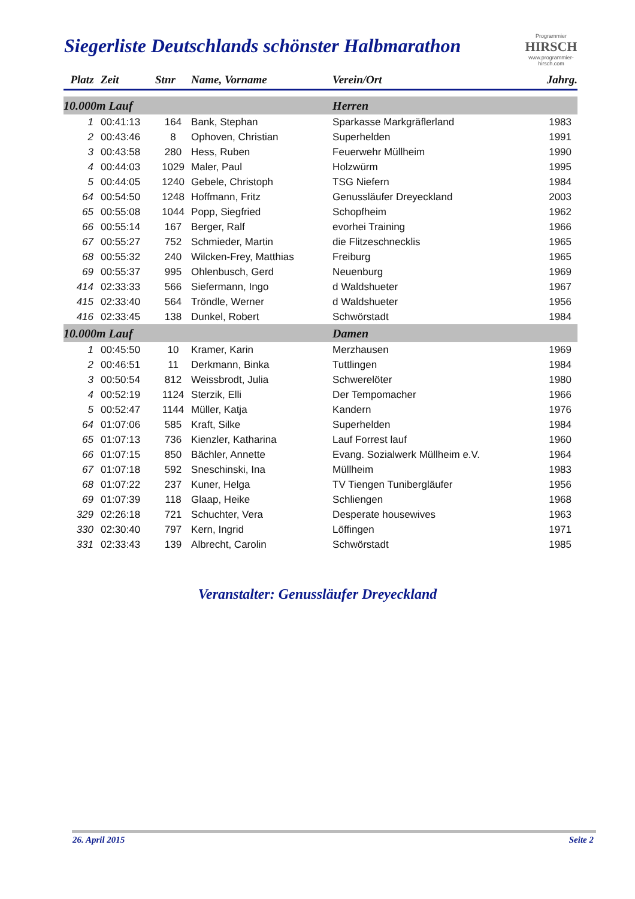Siegerliste Deutschlands schönster Halbmarathon
Programmier
HIRSCH
www.programmier-hirsch.com
| Platz | Zeit | Stnr | Name, Vorname | Verein/Ort | Jahrg. |
| --- | --- | --- | --- | --- | --- |
| 10.000m Lauf | | | | Herren | |
| 1 | 00:41:13 | 164 | Bank, Stephan | Sparkasse Markgräflerland | 1983 |
| 2 | 00:43:46 | 8 | Ophoven, Christian | Superhelden | 1991 |
| 3 | 00:43:58 | 280 | Hess, Ruben | Feuerwehr Müllheim | 1990 |
| 4 | 00:44:03 | 1029 | Maler, Paul | Holzwürm | 1995 |
| 5 | 00:44:05 | 1240 | Gebele, Christoph | TSG Niefern | 1984 |
| 64 | 00:54:50 | 1248 | Hoffmann, Fritz | Genussläufer Dreyeckland | 2003 |
| 65 | 00:55:08 | 1044 | Popp, Siegfried | Schopfheim | 1962 |
| 66 | 00:55:14 | 167 | Berger, Ralf | evorhei Training | 1966 |
| 67 | 00:55:27 | 752 | Schmieder, Martin | die Flitzeschnecklis | 1965 |
| 68 | 00:55:32 | 240 | Wilcken-Frey, Matthias | Freiburg | 1965 |
| 69 | 00:55:37 | 995 | Ohlenbusch, Gerd | Neuenburg | 1969 |
| 414 | 02:33:33 | 566 | Siefermann, Ingo | d Waldshueter | 1967 |
| 415 | 02:33:40 | 564 | Tröndle, Werner | d Waldshueter | 1956 |
| 416 | 02:33:45 | 138 | Dunkel, Robert | Schwörstadt | 1984 |
| 10.000m Lauf | | | | Damen | |
| 1 | 00:45:50 | 10 | Kramer, Karin | Merzhausen | 1969 |
| 2 | 00:46:51 | 11 | Derkmann, Binka | Tuttlingen | 1984 |
| 3 | 00:50:54 | 812 | Weissbrodt, Julia | Schwerelöter | 1980 |
| 4 | 00:52:19 | 1124 | Sterzik, Elli | Der Tempomacher | 1966 |
| 5 | 00:52:47 | 1144 | Müller, Katja | Kandern | 1976 |
| 64 | 01:07:06 | 585 | Kraft, Silke | Superhelden | 1984 |
| 65 | 01:07:13 | 736 | Kienzler, Katharina | Lauf Forrest lauf | 1960 |
| 66 | 01:07:15 | 850 | Bächler, Annette | Evang. Sozialwerk Müllheim e.V. | 1964 |
| 67 | 01:07:18 | 592 | Sneschinski, Ina | Müllheim | 1983 |
| 68 | 01:07:22 | 237 | Kuner, Helga | TV Tiengen Tunibergläufer | 1956 |
| 69 | 01:07:39 | 118 | Glaap, Heike | Schliengen | 1968 |
| 329 | 02:26:18 | 721 | Schuchter, Vera | Desperate housewives | 1963 |
| 330 | 02:30:40 | 797 | Kern, Ingrid | Löffingen | 1971 |
| 331 | 02:33:43 | 139 | Albrecht, Carolin | Schwörstadt | 1985 |
Veranstalter: Genussläufer Dreyeckland
26. April 2015 Seite 2